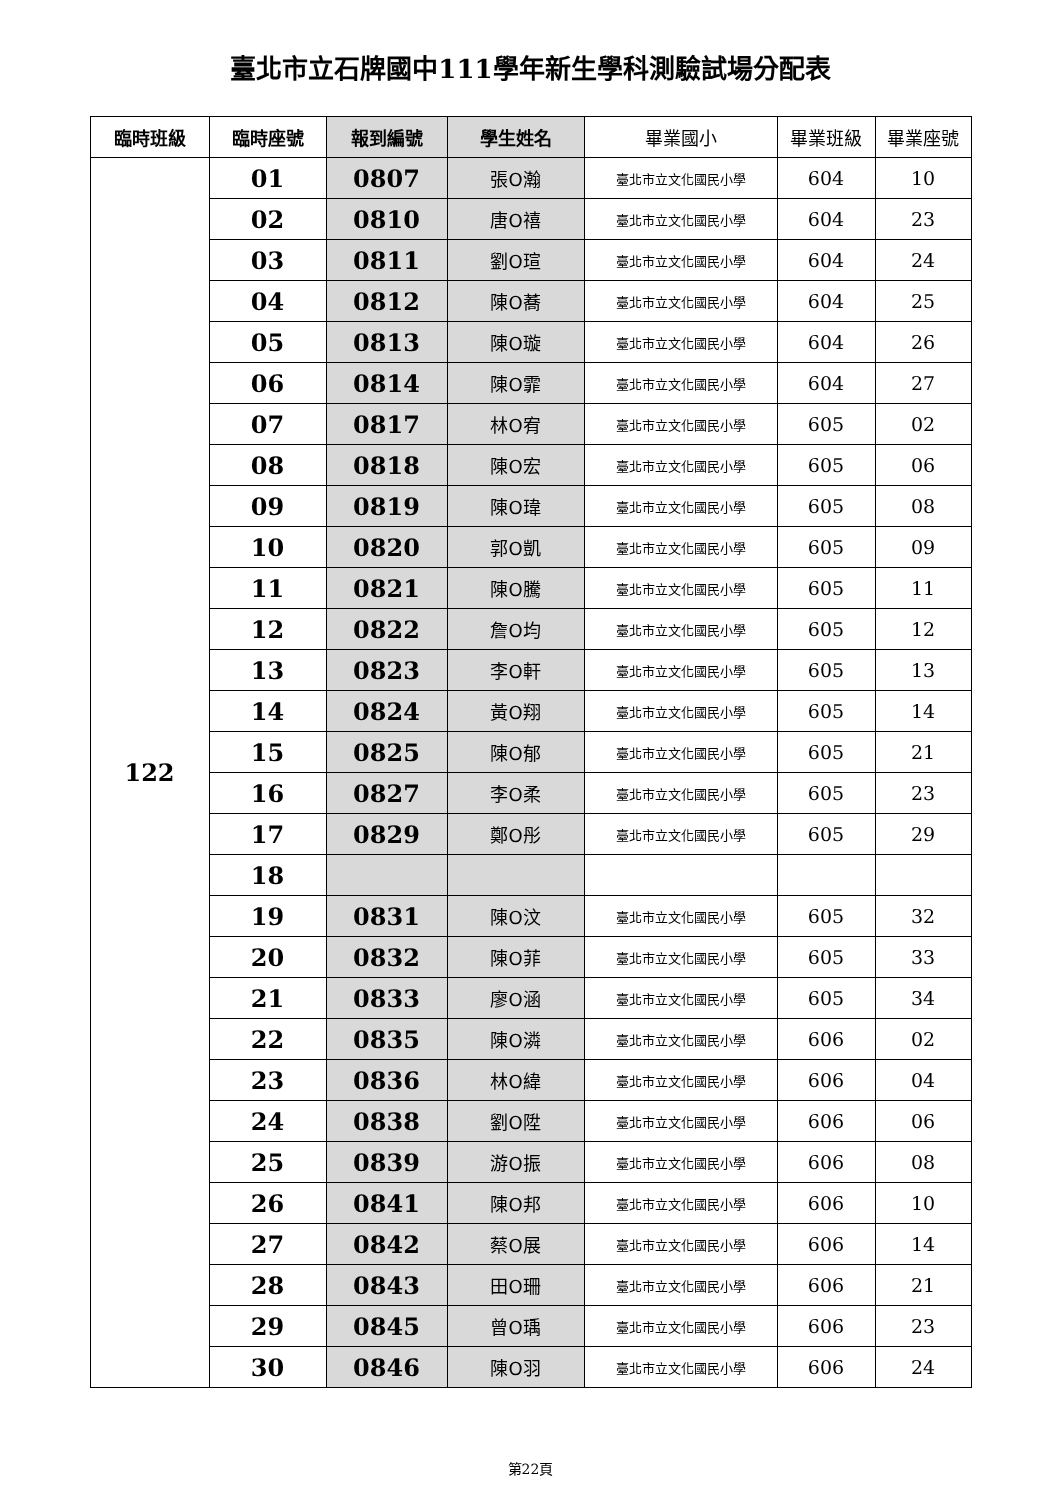臺北市立石牌國中111學年新生學科測驗試場分配表
| 臨時班級 | 臨時座號 | 報到編號 | 學生姓名 | 畢業國小 | 畢業班級 | 畢業座號 |
| --- | --- | --- | --- | --- | --- | --- |
| 122 | 01 | 0807 | 張O瀚 | 臺北市立文化國民小學 | 604 | 10 |
| | 02 | 0810 | 唐O禧 | 臺北市立文化國民小學 | 604 | 23 |
| | 03 | 0811 | 劉O瑄 | 臺北市立文化國民小學 | 604 | 24 |
| | 04 | 0812 | 陳O蕎 | 臺北市立文化國民小學 | 604 | 25 |
| | 05 | 0813 | 陳O璇 | 臺北市立文化國民小學 | 604 | 26 |
| | 06 | 0814 | 陳O霏 | 臺北市立文化國民小學 | 604 | 27 |
| | 07 | 0817 | 林O宥 | 臺北市立文化國民小學 | 605 | 02 |
| | 08 | 0818 | 陳O宏 | 臺北市立文化國民小學 | 605 | 06 |
| | 09 | 0819 | 陳O瑋 | 臺北市立文化國民小學 | 605 | 08 |
| | 10 | 0820 | 郭O凱 | 臺北市立文化國民小學 | 605 | 09 |
| | 11 | 0821 | 陳O騰 | 臺北市立文化國民小學 | 605 | 11 |
| | 12 | 0822 | 詹O均 | 臺北市立文化國民小學 | 605 | 12 |
| | 13 | 0823 | 李O軒 | 臺北市立文化國民小學 | 605 | 13 |
| | 14 | 0824 | 黃O翔 | 臺北市立文化國民小學 | 605 | 14 |
| | 15 | 0825 | 陳O郁 | 臺北市立文化國民小學 | 605 | 21 |
| | 16 | 0827 | 李O柔 | 臺北市立文化國民小學 | 605 | 23 |
| | 17 | 0829 | 鄭O彤 | 臺北市立文化國民小學 | 605 | 29 |
| | 18 | | | | | |
| | 19 | 0831 | 陳O汶 | 臺北市立文化國民小學 | 605 | 32 |
| | 20 | 0832 | 陳O菲 | 臺北市立文化國民小學 | 605 | 33 |
| | 21 | 0833 | 廖O涵 | 臺北市立文化國民小學 | 605 | 34 |
| | 22 | 0835 | 陳O潾 | 臺北市立文化國民小學 | 606 | 02 |
| | 23 | 0836 | 林O緯 | 臺北市立文化國民小學 | 606 | 04 |
| | 24 | 0838 | 劉O陞 | 臺北市立文化國民小學 | 606 | 06 |
| | 25 | 0839 | 游O振 | 臺北市立文化國民小學 | 606 | 08 |
| | 26 | 0841 | 陳O邦 | 臺北市立文化國民小學 | 606 | 10 |
| | 27 | 0842 | 蔡O展 | 臺北市立文化國民小學 | 606 | 14 |
| | 28 | 0843 | 田O珊 | 臺北市立文化國民小學 | 606 | 21 |
| | 29 | 0845 | 曾O瑀 | 臺北市立文化國民小學 | 606 | 23 |
| | 30 | 0846 | 陳O羽 | 臺北市立文化國民小學 | 606 | 24 |
第22頁